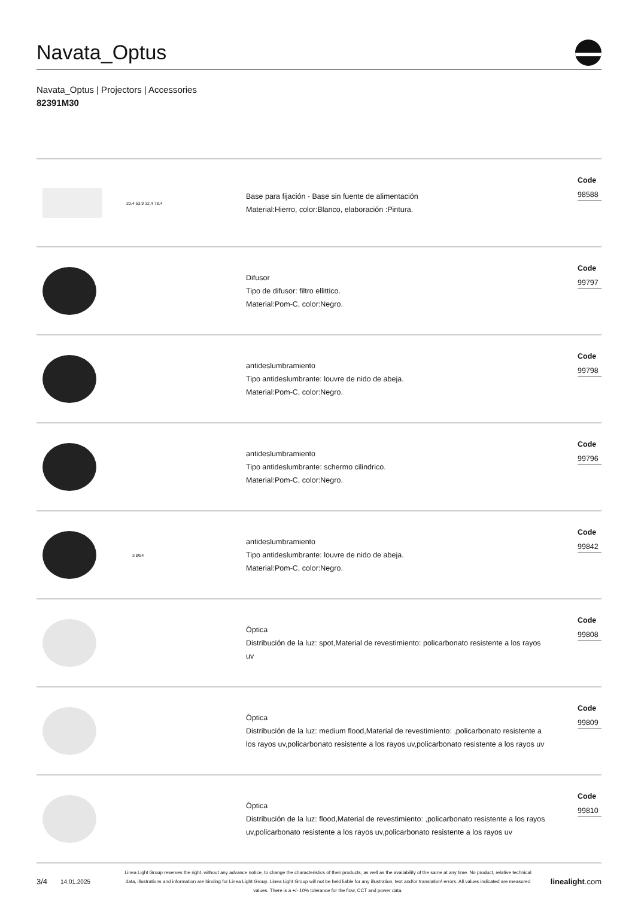Navata_Optus
Navata_Optus | Projectors | Accessories
82391M30
20.4 63.9 32.4 78.4
Base para fijación - Base sin fuente de alimentación
Material:Hierro, color:Blanco, elaboración :Pintura.
Code
98588
Difusor
Tipo de difusor: filtro ellittico.
Material:Pom-C, color:Negro.
Code
99797
antideslumbramiento
Tipo antideslumbrante: louvre de nido de abeja.
Material:Pom-C, color:Negro.
Code
99798
antideslumbramiento
Tipo antideslumbrante: schermo cilindrico.
Material:Pom-C, color:Negro.
Code
99796
3 Ø54
antideslumbramiento
Tipo antideslumbrante: louvre de nido de abeja.
Material:Pom-C, color:Negro.
Code
99842
Óptica
Distribución de la luz: spot,Material de revestimiento: policarbonato resistente a los rayos uv
Code
99808
Óptica
Distribución de la luz: medium flood,Material de revestimiento: ,policarbonato resistente a los rayos uv,policarbonato resistente a los rayos uv,policarbonato resistente a los rayos uv
Code
99809
Óptica
Distribución de la luz: flood,Material de revestimiento: ,policarbonato resistente a los rayos uv,policarbonato resistente a los rayos uv,policarbonato resistente a los rayos uv
Code
99810
3/4 14.01.2025 Linea Light Group reserves the right, without any advance notice, to change the characteristics of their products, as well as the availability of the same at any time. No product, relative technical data, illustrations and information are binding for Linea Light Group. Linea Light Group will not be held liable for any illustration, text and/or translation\ errors. All values indicated are measured values. There is a +/- 10% tolerance for the flow, CCT and power data. linealight.com